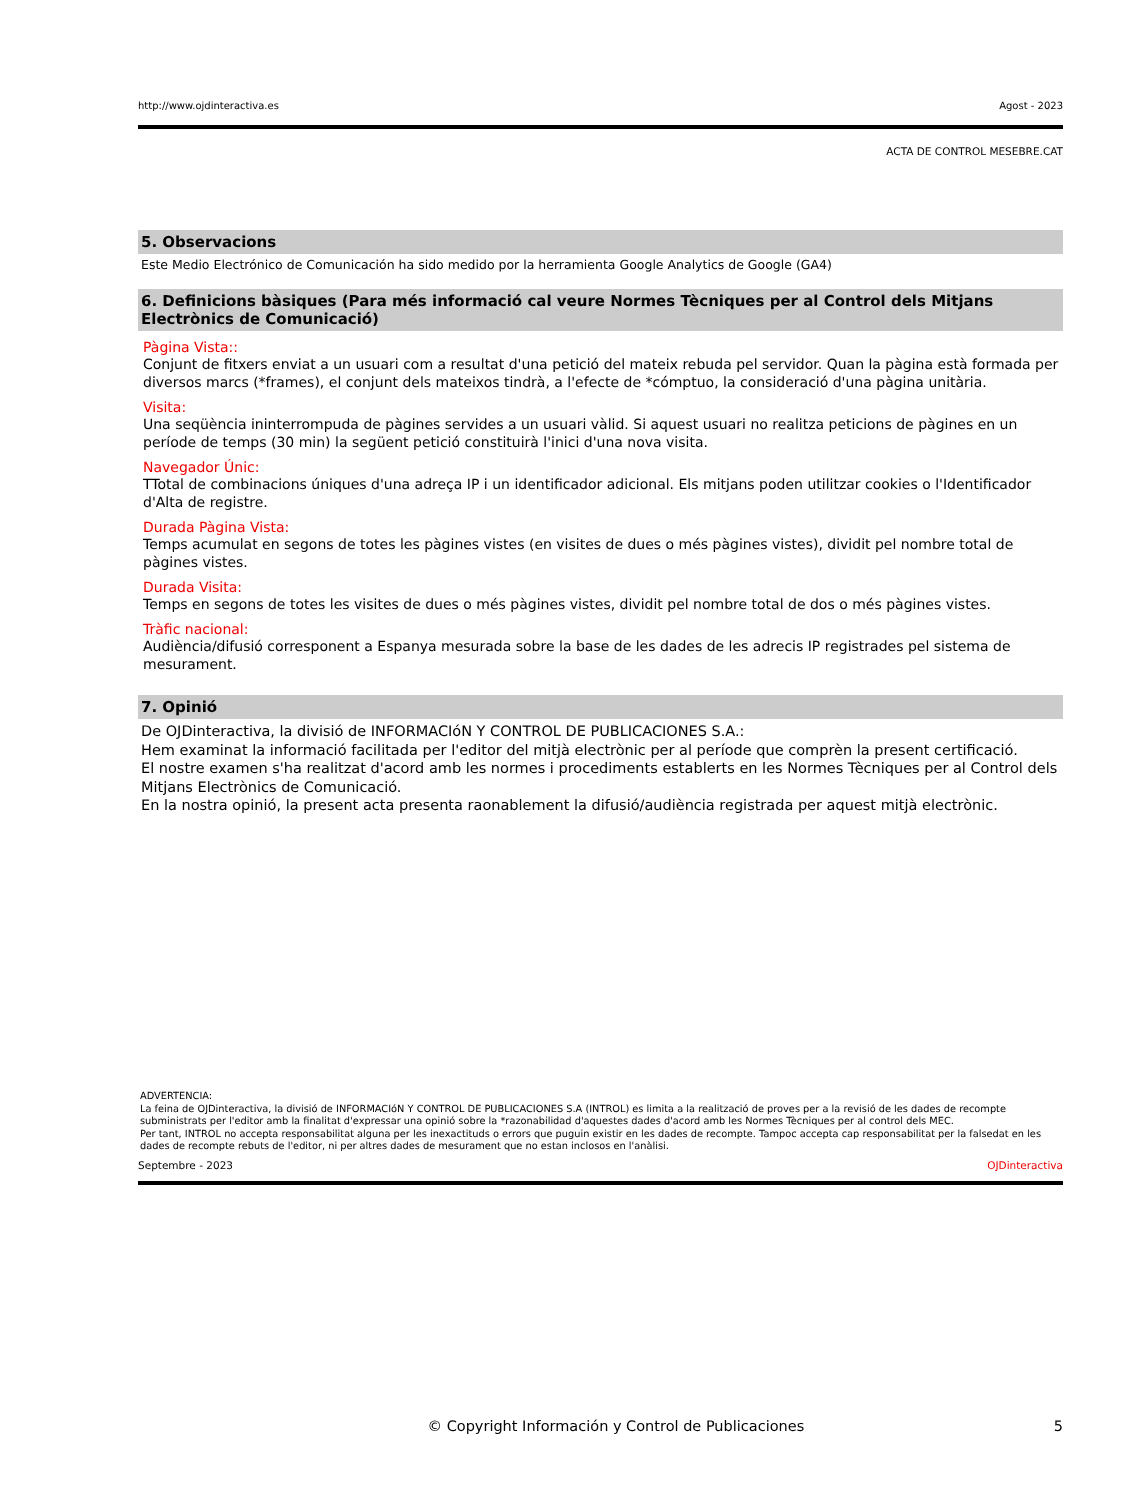http://www.ojdinteractiva.es Agost - 2023
ACTA DE CONTROL MESEBRE.CAT
5. Observacions
Este Medio Electrónico de Comunicación ha sido medido por la herramienta Google Analytics de Google (GA4)
6. Definicions bàsiques (Para més informació cal veure Normes Tècniques per al Control dels Mitjans Electrònics de Comunicació)
Pàgina Vista::
Conjunt de fitxers enviat a un usuari com a resultat d'una petició del mateix rebuda pel servidor. Quan la pàgina està formada per diversos marcs (*frames), el conjunt dels mateixos tindrà, a l'efecte de *cómptuo, la consideració d'una pàgina unitària.
Visita:
Una seqüència ininterrompuda de pàgines servides a un usuari vàlid. Si aquest usuari no realitza peticions de pàgines en un període de temps (30 min) la següent petició constituirà l'inici d'una nova visita.
Navegador Únic:
TTotal de combinacions úniques d'una adreça IP i un identificador adicional. Els mitjans poden utilitzar cookies o l'Identificador d'Alta de registre.
Durada Pàgina Vista:
Temps acumulat en segons de totes les pàgines vistes (en visites de dues o més pàgines vistes), dividit pel nombre total de pàgines vistes.
Durada Visita:
Temps en segons de totes les visites de dues o més pàgines vistes, dividit pel nombre total de dos o més pàgines vistes.
Tràfic nacional:
Audiència/difusió corresponent a Espanya mesurada sobre la base de les dades de les adrecis IP registrades pel sistema de mesurament.
7. Opinió
De OJDinteractiva, la divisió de INFORMACIóN Y CONTROL DE PUBLICACIONES S.A.:
Hem examinat la informació facilitada per l'editor del mitjà electrònic per al període que comprèn la present certificació.
El nostre examen s'ha realitzat d'acord amb les normes i procediments establerts en les Normes Tècniques per al Control dels Mitjans Electrònics de Comunicació.
En la nostra opinió, la present acta presenta raonablement la difusió/audiència registrada per aquest mitjà electrònic.
ADVERTENCIA:
La feina de OJDinteractiva, la divisió de INFORMACIóN Y CONTROL DE PUBLICACIONES S.A (INTROL) es limita a la realització de proves per a la revisió de les dades de recompte subministrats per l'editor amb la finalitat d'expressar una opinió sobre la *razonabilidad d'aquestes dades d'acord amb les Normes Tècniques per al control dels MEC.
Per tant, INTROL no accepta responsabilitat alguna per les inexactituds o errors que puguin existir en les dades de recompte. Tampoc accepta cap responsabilitat per la falsedat en les dades de recompte rebuts de l'editor, ni per altres dades de mesurament que no estan inclosos en l'anàlisi.
Septembre - 2023 OJDinteractiva
© Copyright Información y Control de Publicaciones 5